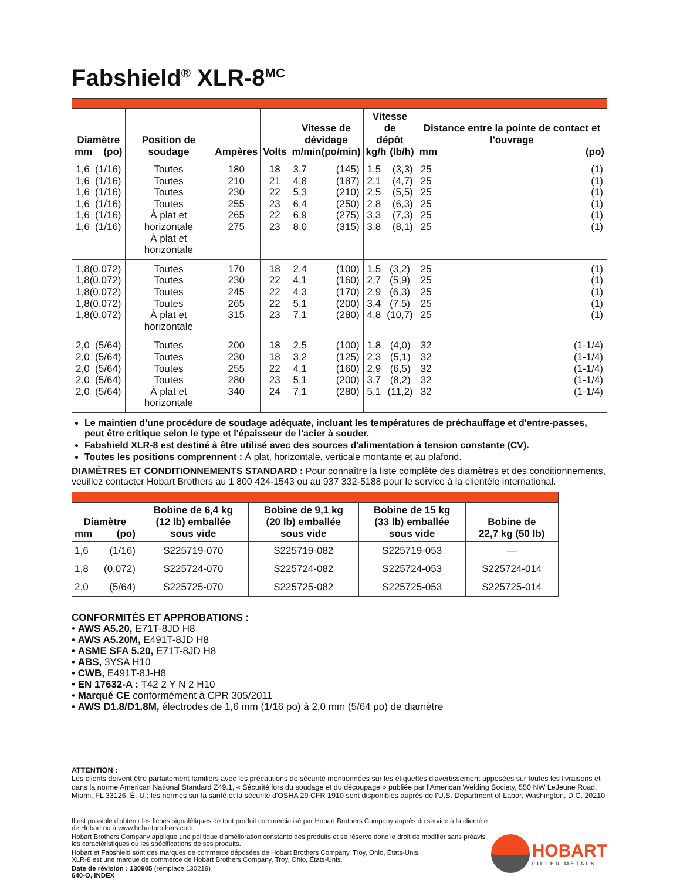Fabshield<sup>®</sup> XLR-8<sup>MC</sup>
| Diamètre mm (po) | Position de soudage | Ampères | Volts | Vitesse de dévidage m/min (po/min) | Vitesse de dépôt kg/h (lb/h) | Distance entre la pointe de contact et l'ouvrage mm (po) |
| --- | --- | --- | --- | --- | --- | --- |
| 1,6 1,6 1,6 1,6 1,6 1,6 (1/16) (1/16) (1/16) (1/16) (1/16) (1/16) | Toutes Toutes Toutes Toutes À plat et horizontale À plat et horizontale | 180 210 230 255 265 275 | 18 21 22 23 22 23 | 3,7 4,8 5,3 6,4 6,9 8,0 (145) (187) (210) (250) (275) (315) | 1,5 2,1 2,5 2,8 3,3 3,8 (3,3) (4,7) (5,5) (6,3) (7,3) (8,1) | 25 25 25 25 25 25 (1) (1) (1) (1) (1) (1) |
| 1,8 1,8 1,8 1,8 1,8 (0.072) (0.072) (0.072) (0.072) (0.072) | Toutes Toutes Toutes Toutes À plat et horizontale | 170 230 245 265 315 | 18 22 22 22 23 | 2,4 4,1 4,3 5,1 7,1 (100) (160) (170) (200) (280) | 1,5 2,7 2,9 3,4 4,8 (3,2) (5,9) (6,3) (7,5) (10,7) | 25 25 25 25 25 (1) (1) (1) (1) (1) |
| 2,0 2,0 2,0 2,0 2,0 (5/64) (5/64) (5/64) (5/64) (5/64) | Toutes Toutes Toutes Toutes À plat et horizontale | 200 230 255 280 340 | 18 18 22 23 24 | 2,5 3,2 4,1 5,1 7,1 (100) (125) (160) (200) (280) | 1,8 2,3 2,9 3,7 5,1 (4,0) (5,1) (6,5) (8,2) (11,2) | 32 32 32 32 32 (1-1/4) (1-1/4) (1-1/4) (1-1/4) (1-1/4) |
Le maintien d'une procédure de soudage adéquate, incluant les températures de préchauffage et d'entre-passes, peut être critique selon le type et l'épaisseur de l'acier à souder.
Fabshield XLR-8 est destiné à être utilisé avec des sources d'alimentation à tension constante (CV).
Toutes les positions comprennent : À plat, horizontale, verticale montante et au plafond.
DIAMÈTRES ET CONDITIONNEMENTS STANDARD : Pour connaître la liste complète des diamètres et des conditionnements, veuillez contacter Hobart Brothers au 1 800 424-1543 ou au 937 332-5188 pour le service à la clientèle international.
| Diamètre mm (po) | Bobine de 6,4 kg (12 lb) emballée sous vide | Bobine de 9,1 kg (20 lb) emballée sous vide | Bobine de 15 kg (33 lb) emballée sous vide | Bobine de 22,7 kg (50 lb) |
| --- | --- | --- | --- | --- |
| 1,6 (1/16) | S225719-070 | S225719-082 | S225719-053 | — |
| 1,8 (0,072) | S225724-070 | S225724-082 | S225724-053 | S225724-014 |
| 2,0 (5/64) | S225725-070 | S225725-082 | S225725-053 | S225725-014 |
CONFORMITÉS ET APPROBATIONS :
• AWS A5.20, E71T-8JD H8
• AWS A5.20M, E491T-8JD H8
• ASME SFA 5.20, E71T-8JD H8
• ABS, 3YSA H10
• CWB, E491T-8J-H8
• EN 17632-A : T42 2 Y N 2 H10
• Marqué CE conformément à CPR 305/2011
• AWS D1.8/D1.8M, électrodes de 1,6 mm (1/16 po) à 2,0 mm (5/64 po) de diamètre
ATTENTION :
Les clients doivent être parfaitement familiers avec les précautions de sécurité mentionnées sur les étiquettes d'avertissement apposées sur toutes les livraisons et dans la norme American National Standard Z49.1, « Sécurité lors du soudage et du découpage » publiée par l'American Welding Society, 550 NW LeJeune Road, Miami, FL 33126, É.-U.; les normes sur la santé et la sécurité d'OSHA 29 CFR 1910 sont disponibles auprès de l'U.S. Department of Labor, Washington, D.C. 20210
Il est possible d'obtenir les fiches signalétiques de tout produit commercialisé par Hobart Brothers Company auprès du service à la clientèle de Hobart ou à www.hobartbrothers.com.
Hobart Brothers Company applique une politique d'amélioration constante des produits et se réserve donc le droit de modifier sans préavis les caractéristiques ou les spécifications de ses produits.
Hobart et Fabshield sont des marques de commerce déposées de Hobart Brothers Company, Troy, Ohio, États-Unis.
XLR-8 est une marque de commerce de Hobart Brothers Company, Troy, Ohio, États-Unis.
Date de révision : 130905 (remplace 130219)
640-O, INDEX
HOBART
FILLER METALS